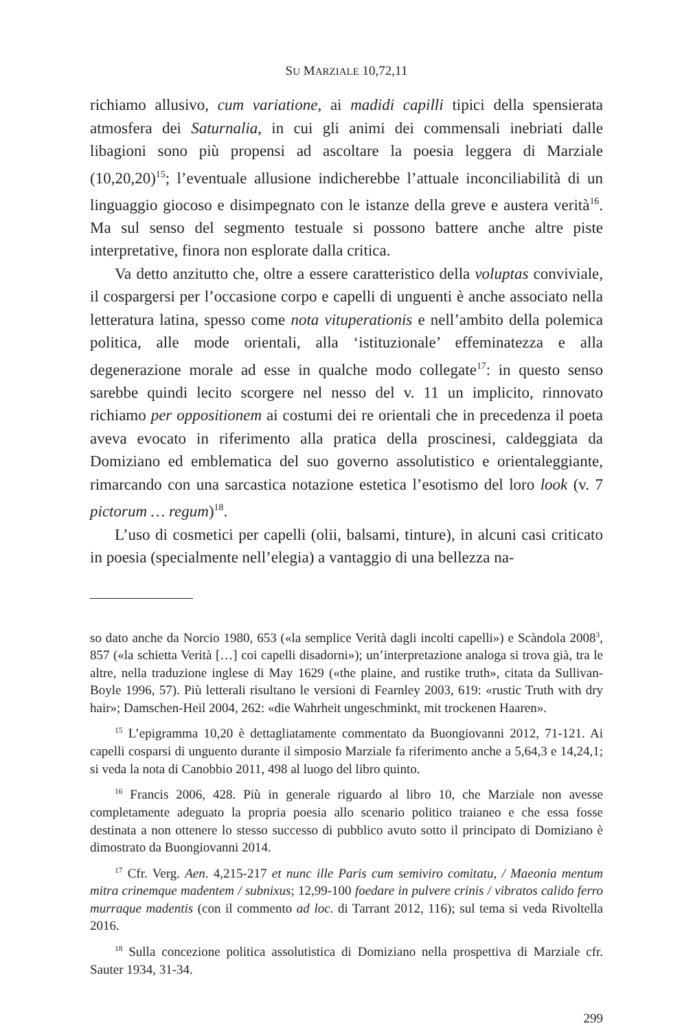SU MARZIALE 10,72,11
richiamo allusivo, cum variatione, ai madidi capilli tipici della spensierata atmosfera dei Saturnalia, in cui gli animi dei commensali inebriati dalle libagioni sono più propensi ad ascoltare la poesia leggera di Marziale (10,20,20)<sup>15</sup>; l’eventuale allusione indicherebbe l’attuale inconciliabilità di un linguaggio giocoso e disimpegnato con le istanze della greve e austera verità<sup>16</sup>. Ma sul senso del segmento testuale si possono battere anche altre piste interpretative, finora non esplorate dalla critica.
Va detto anzitutto che, oltre a essere caratteristico della voluptas conviviale, il cospargersi per l’occasione corpo e capelli di unguenti è anche associato nella letteratura latina, spesso come nota vituperationis e nell’ambito della polemica politica, alle mode orientali, alla ‘istituzionale’ effeminatezza e alla degenerazione morale ad esse in qualche modo collegate<sup>17</sup>: in questo senso sarebbe quindi lecito scorgere nel nesso del v. 11 un implicito, rinnovato richiamo per oppositionem ai costumi dei re orientali che in precedenza il poeta aveva evocato in riferimento alla pratica della proscinesi, caldeggiata da Domiziano ed emblematica del suo governo assolutistico e orientaleggiante, rimarcando con una sarcastica notazione estetica l’esotismo del loro look (v. 7 pictorum … regum)<sup>18</sup>.
L’uso di cosmetici per capelli (olii, balsami, tinture), in alcuni casi criticato in poesia (specialmente nell’elegia) a vantaggio di una bellezza na-
so dato anche da Norcio 1980, 653 («la semplice Verità dagli incolti capelli») e Scàndola 2008<sup>3</sup>, 857 («la schietta Verità […] coi capelli disadorni»); un’interpretazione analoga si trova già, tra le altre, nella traduzione inglese di May 1629 («the plaine, and rustike truth», citata da Sullivan-Boyle 1996, 57). Più letterali risultano le versioni di Fearnley 2003, 619: «rustic Truth with dry hair»; Damschen-Heil 2004, 262: «die Wahrheit ungeschminkt, mit trockenen Haaren».
<sup>15</sup> L’epigramma 10,20 è dettagliatamente commentato da Buongiovanni 2012, 71-121. Ai capelli cosparsi di unguento durante il simposio Marziale fa riferimento anche a 5,64,3 e 14,24,1; si veda la nota di Canobbio 2011, 498 al luogo del libro quinto.
<sup>16</sup> Francis 2006, 428. Più in generale riguardo al libro 10, che Marziale non avesse completamente adeguato la propria poesia allo scenario politico traianeo e che essa fosse destinata a non ottenere lo stesso successo di pubblico avuto sotto il principato di Domiziano è dimostrato da Buongiovanni 2014.
<sup>17</sup> Cfr. Verg. Aen. 4,215-217 et nunc ille Paris cum semiviro comitatu, / Maeonia mentum mitra crinemque madentem / subnixus; 12,99-100 foedare in pulvere crinis / vibratos calido ferro murraque madentis (con il commento ad loc. di Tarrant 2012, 116); sul tema si veda Rivoltella 2016.
<sup>18</sup> Sulla concezione politica assolutistica di Domiziano nella prospettiva di Marziale cfr. Sauter 1934, 31-34.
299